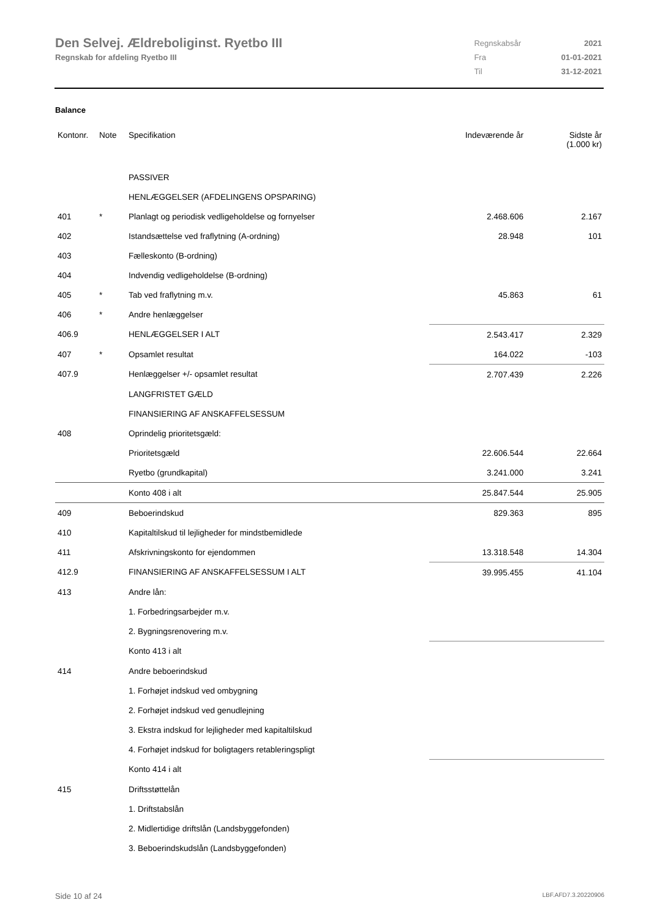Den Selvej. Ældreboliginst. Ryetbo III
Regnskab for afdeling Ryetbo III
| Regnskabsår | 2021 |
| Fra | 01-01-2021 |
| Til | 31-12-2021 |
Balance
| Kontonr. | Note | Specifikation | Indeværende år | Sidste år (1.000 kr) |
| --- | --- | --- | --- | --- |
| | | PASSIVER | | |
| | | HENLÆGGELSER (AFDELINGENS OPSPARING) | | |
| 401 | * | Planlagt og periodisk vedligeholdelse og fornyelser | 2.468.606 | 2.167 |
| 402 | | Istandsættelse ved fraflytning (A-ordning) | 28.948 | 101 |
| 403 | | Fælleskonto (B-ordning) | | |
| 404 | | Indvendig vedligeholdelse (B-ordning) | | |
| 405 | * | Tab ved fraflytning m.v. | 45.863 | 61 |
| 406 | * | Andre henlæggelser | | |
| 406.9 | | HENLÆGGELSER I ALT | 2.543.417 | 2.329 |
| 407 | * | Opsamlet resultat | 164.022 | -103 |
| 407.9 | | Henlæggelser +/- opsamlet resultat | 2.707.439 | 2.226 |
| | | LANGFRISTET GÆLD | | |
| | | FINANSIERING AF ANSKAFFELSESSUM | | |
| 408 | | Oprindelig prioritetsgæld: | | |
| | | Prioritetsgæld | 22.606.544 | 22.664 |
| | | Ryetbo (grundkapital) | 3.241.000 | 3.241 |
| | | Konto 408 i alt | 25.847.544 | 25.905 |
| 409 | | Beboerindskud | 829.363 | 895 |
| 410 | | Kapitaltilskud til lejligheder for mindstbemidlede | | |
| 411 | | Afskrivningskonto for ejendommen | 13.318.548 | 14.304 |
| 412.9 | | FINANSIERING AF ANSKAFFELSESSUM I ALT | 39.995.455 | 41.104 |
| 413 | | Andre lån: | | |
| | | 1. Forbedringsarbejder m.v. | | |
| | | 2. Bygningsrenovering m.v. | | |
| | | Konto 413 i alt | | |
| 414 | | Andre beboerindskud | | |
| | | 1. Forhøjet indskud ved ombygning | | |
| | | 2. Forhøjet indskud ved genudlejning | | |
| | | 3. Ekstra indskud for lejligheder med kapitaltilskud | | |
| | | 4. Forhøjet indskud for boligtagers retableringspligt | | |
| | | Konto 414 i alt | | |
| 415 | | Driftsstøttelån | | |
| | | 1. Driftstabslån | | |
| | | 2. Midlertidige driftslån (Landsbyggefonden) | | |
| | | 3. Beboerindskudslån (Landsbyggefonden) | | |
Side 10 af 24 LBF.AFD7.3.20220906